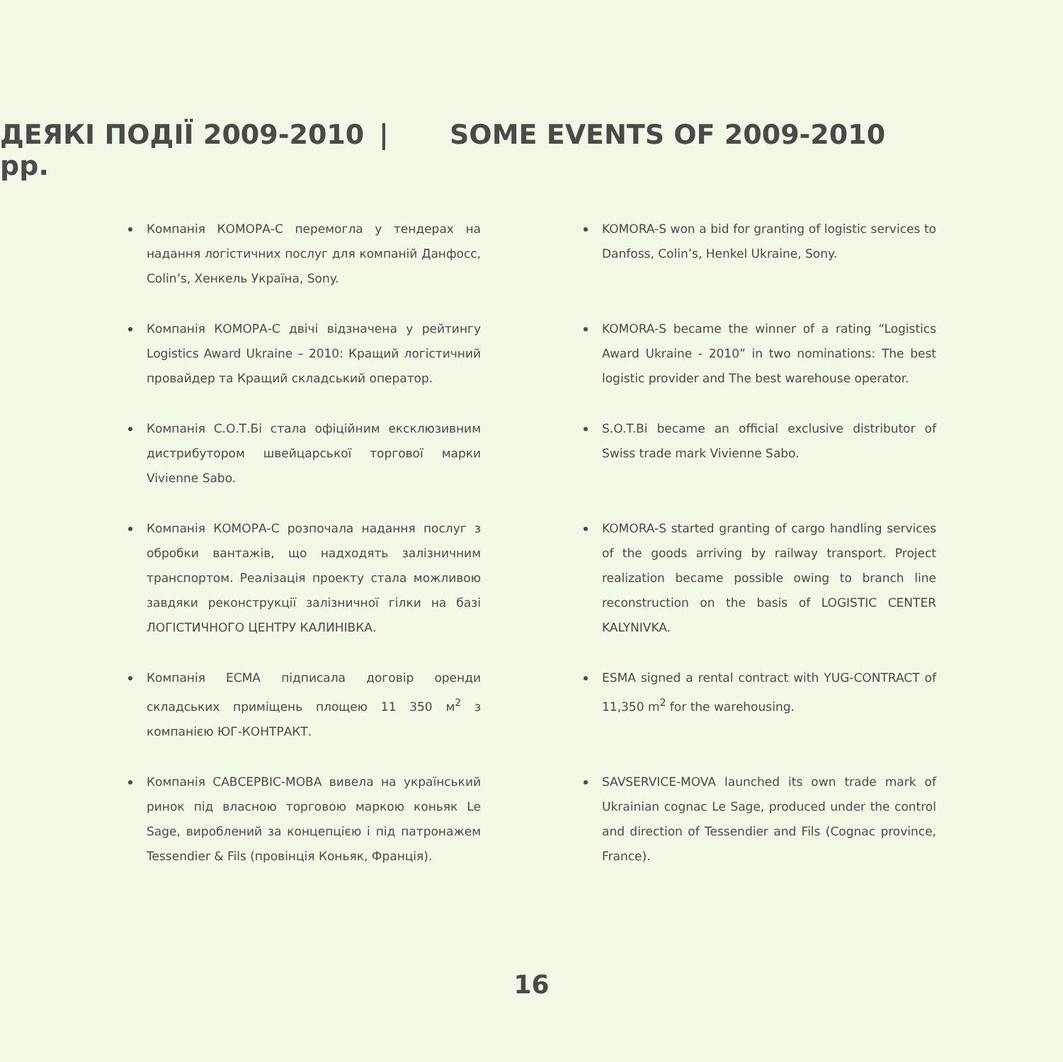ДЕЯКІ ПОДІЇ 2009-2010 рр.
| SOME EVENTS OF 2009-2010
Компанія КОМОРА-С перемогла у тендерах на надання логістичних послуг для компаній Данфосс, Colin’s, Хенкель Україна, Sony.
Компанія КОМОРА-С двічі відзначена у рейтингу Logistics Award Ukraine – 2010: Кращий логістичний провайдер та Кращий складський оператор.
Компанія С.О.Т.Бі стала офіційним ексклюзивним дистрибутором швейцарської торгової марки Vivienne Sabo.
Компанія КОМОРА-С розпочала надання послуг з обробки вантажів, що надходять залізничним транспортом. Реалізація проекту стала можливою завдяки реконструкції залізничної гілки на базі ЛОГІСТИЧНОГО ЦЕНТРУ КАЛИНІВКА.
Компанія ЕСМА підписала договір оренди складських приміщень площею 11 350 м<sup>2</sup> з компанією ЮГ-КОНТРАКТ.
Компанія САВСЕРВІС-МОВА вивела на український ринок під власною торговою маркою коньяк Le Sage, вироблений за концепцією і під патронажем Tessendier & Fils (провінція Коньяк, Франція).
KOMORA-S won a bid for granting of logistic services to Danfoss, Colin’s, Henkel Ukraine, Sony.
KOMORA-S became the winner of a rating “Logistics Award Ukraine - 2010” in two nominations: The best logistic provider and The best warehouse operator.
S.O.T.Bi became an official exclusive distributor of Swiss trade mark Vivienne Sabo.
KOMORA-S started granting of cargo handling services of the goods arriving by railway transport. Project realization became possible owing to branch line reconstruction on the basis of LOGISTIC CENTER KALYNIVKA.
ESMA signed a rental contract with YUG-CONTRACT of 11,350 m<sup>2</sup> for the warehousing.
SAVSERVICE-MOVA launched its own trade mark of Ukrainian cognac Le Sage, produced under the control and direction of Tessendier and Fils (Cognac province, France).
16